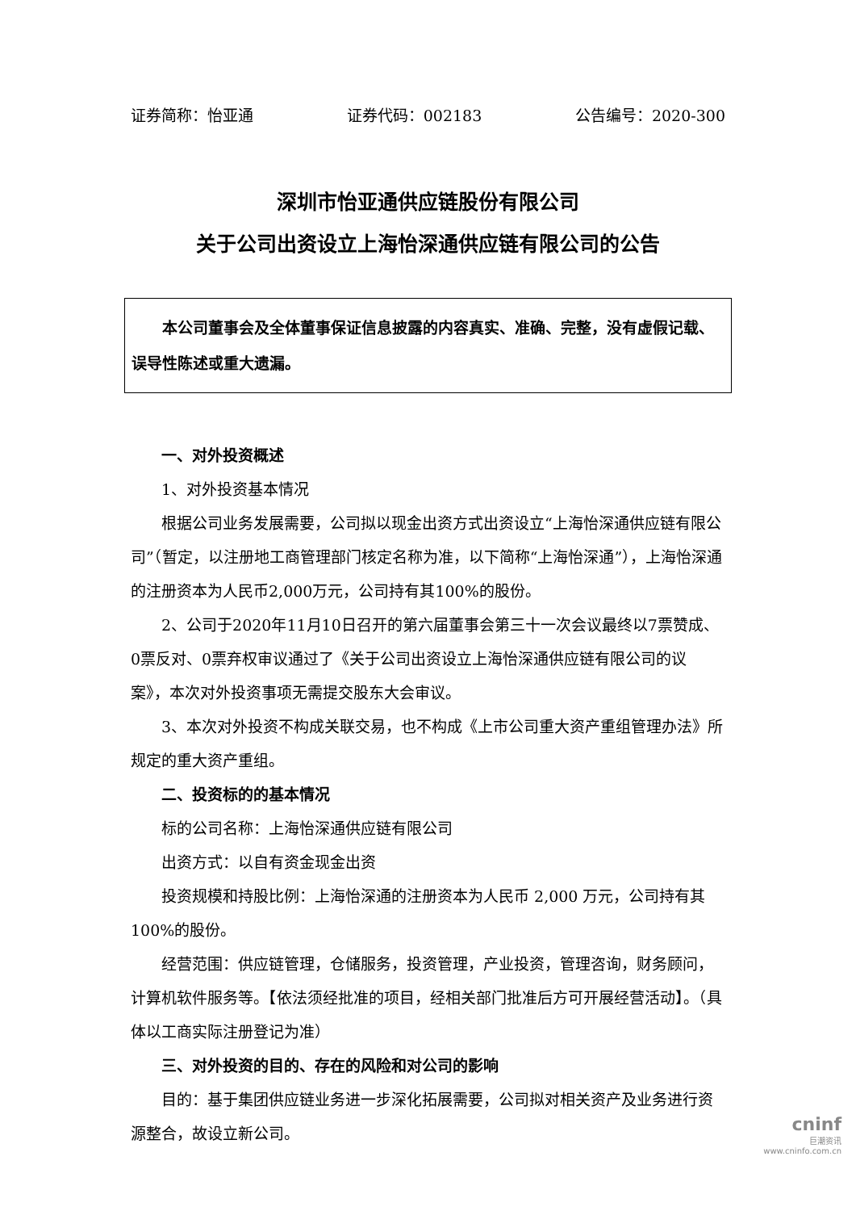证券简称：怡亚通 证券代码：002183 公告编号：2020-300
深圳市怡亚通供应链股份有限公司
关于公司出资设立上海怡深通供应链有限公司的公告
本公司董事会及全体董事保证信息披露的内容真实、准确、完整，没有虚假记载、误导性陈述或重大遗漏。
一、对外投资概述
1、对外投资基本情况
根据公司业务发展需要，公司拟以现金出资方式出资设立“上海怡深通供应链有限公司”（暂定，以注册地工商管理部门核定名称为准，以下简称“上海怡深通”），上海怡深通的注册资本为人民币2,000万元，公司持有其100%的股份。
2、公司于2020年11月10日召开的第六届董事会第三十一次会议最终以7票赞成、0票反对、0票弃权审议通过了《关于公司出资设立上海怡深通供应链有限公司的议案》，本次对外投资事项无需提交股东大会审议。
3、本次对外投资不构成关联交易，也不构成《上市公司重大资产重组管理办法》所规定的重大资产重组。
二、投资标的的基本情况
标的公司名称：上海怡深通供应链有限公司
出资方式：以自有资金现金出资
投资规模和持股比例：上海怡深通的注册资本为人民币 2,000 万元，公司持有其 100%的股份。
经营范围：供应链管理，仓储服务，投资管理，产业投资，管理咨询，财务顾问，计算机软件服务等。【依法须经批准的项目，经相关部门批准后方可开展经营活动】。（具体以工商实际注册登记为准）
三、对外投资的目的、存在的风险和对公司的影响
目的：基于集团供应链业务进一步深化拓展需要，公司拟对相关资产及业务进行资源整合，故设立新公司。
cninf
巨潮资讯
www.cninfo.com.cn